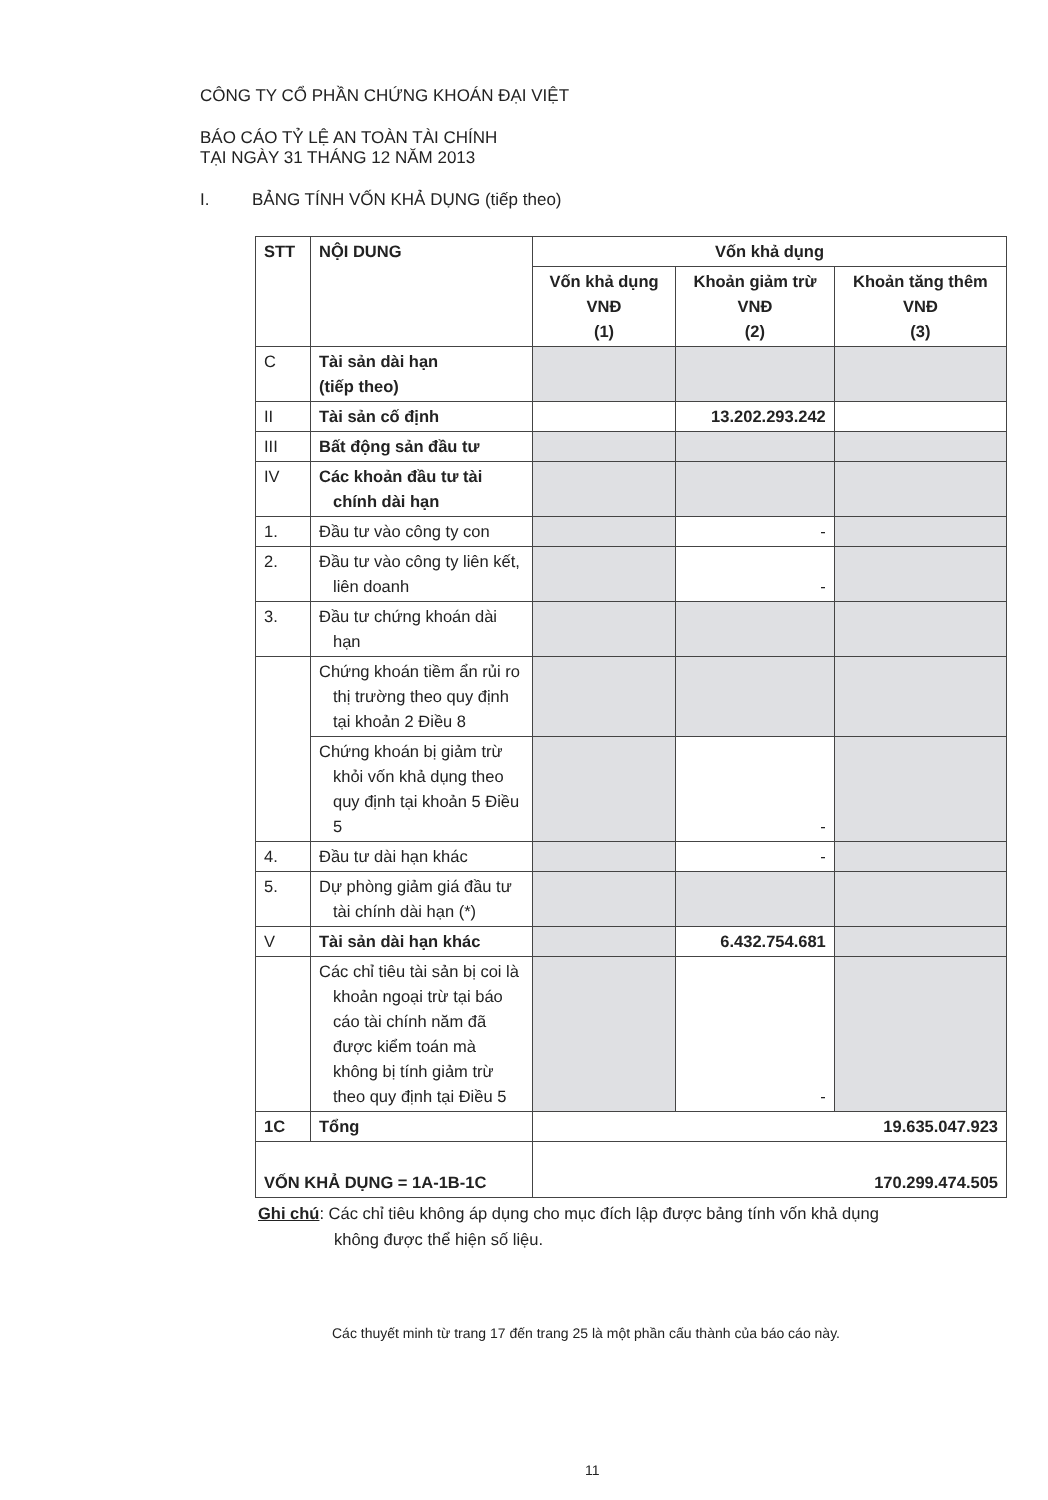CÔNG TY CỔ PHẦN CHỨNG KHOÁN ĐẠI VIỆT
BÁO CÁO TỶ LỆ AN TOÀN TÀI CHÍNH
TẠI NGÀY 31 THÁNG 12 NĂM 2013
I. BẢNG TÍNH VỐN KHẢ DỤNG (tiếp theo)
| STT | NỘI DUNG | Vốn khả dụng | | |
| --- | --- | --- | --- | --- |
| | | Vốn khả dụng VNĐ (1) | Khoản giảm trừ VNĐ (2) | Khoản tăng thêm VNĐ (3) |
| C | Tài sản dài hạn (tiếp theo) | | | |
| II | Tài sản cố định | | 13.202.293.242 | |
| III | Bất động sản đầu tư | | | |
| IV | Các khoản đầu tư tài chính dài hạn | | | |
| 1. | Đầu tư vào công ty con | | - | |
| 2. | Đầu tư vào công ty liên kết, liên doanh | | - | |
| 3. | Đầu tư chứng khoán dài hạn | | | |
| | Chứng khoán tiềm ẩn rủi ro thị trường theo quy định tại khoản 2 Điều 8 | | | |
| | Chứng khoán bị giảm trừ khỏi vốn khả dụng theo quy định tại khoản 5 Điều 5 | | - | |
| 4. | Đầu tư dài hạn khác | | - | |
| 5. | Dự phòng giảm giá đầu tư tài chính dài hạn (*) | | | |
| V | Tài sản dài hạn khác | | 6.432.754.681 | |
| | Các chỉ tiêu tài sản bị coi là khoản ngoại trừ tại báo cáo tài chính năm đã được kiểm toán mà không bị tính giảm trừ theo quy định tại Điều 5 | | - | |
| 1C | Tổng | 19.635.047.923 | | |
| VỐN KHẢ DỤNG = 1A-1B-1C | | 170.299.474.505 | | |
Ghi chú: Các chỉ tiêu không áp dụng cho mục đích lập được bảng tính vốn khả dụng
không được thể hiện số liệu.
Các thuyết minh từ trang 17 đến trang 25 là một phần cấu thành của báo cáo này.
11